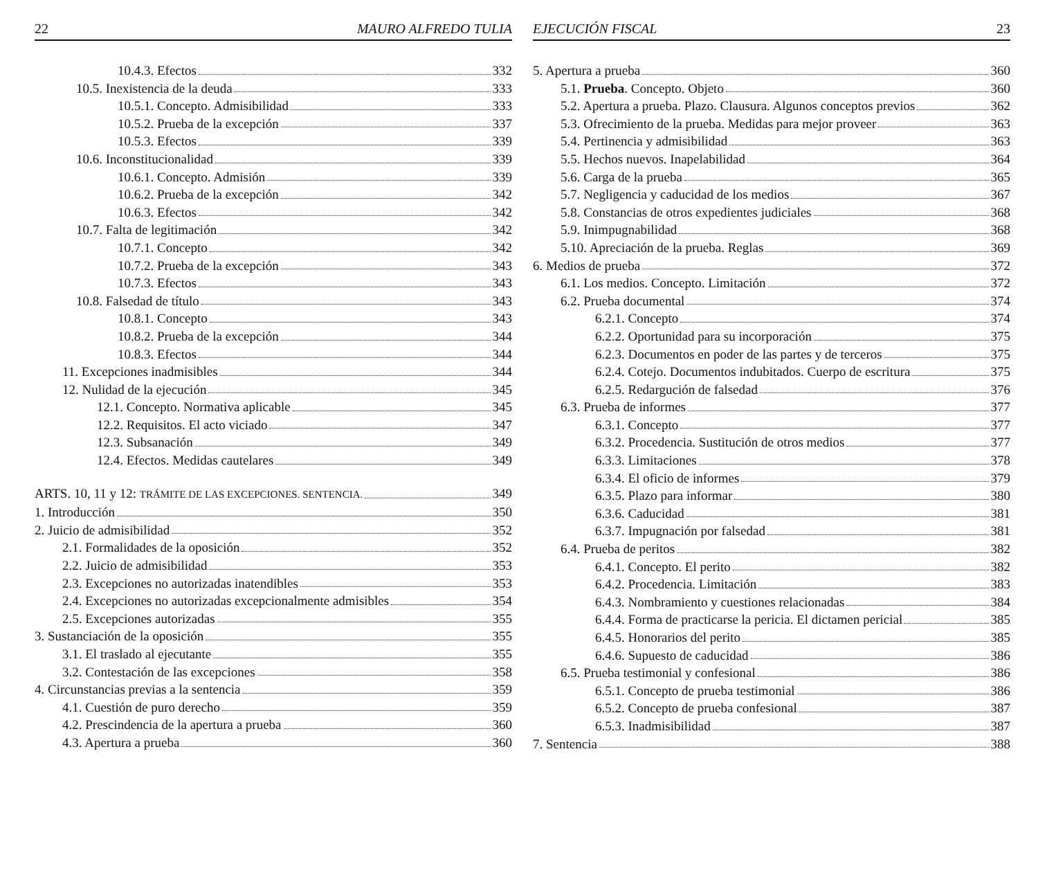22 MAURO ALFREDO TULIA
10.4.3. Efectos 332
10.5. Inexistencia de la deuda 333
10.5.1. Concepto. Admisibilidad 333
10.5.2. Prueba de la excepción 337
10.5.3. Efectos 339
10.6. Inconstitucionalidad 339
10.6.1. Concepto. Admisión 339
10.6.2. Prueba de la excepción 342
10.6.3. Efectos 342
10.7. Falta de legitimación 342
10.7.1. Concepto 342
10.7.2. Prueba de la excepción 343
10.7.3. Efectos 343
10.8. Falsedad de título 343
10.8.1. Concepto 343
10.8.2. Prueba de la excepción 344
10.8.3. Efectos 344
11. Excepciones inadmisibles 344
12. Nulidad de la ejecución 345
12.1. Concepto. Normativa aplicable 345
12.2. Requisitos. El acto viciado 347
12.3. Subsanación 349
12.4. Efectos. Medidas cautelares 349
ARTS. 10, 11 y 12: TRÁMITE DE LAS EXCEPCIONES. SENTENCIA. 349
1. Introducción 350
2. Juicio de admisibilidad 352
2.1. Formalidades de la oposición 352
2.2. Juicio de admisibilidad 353
2.3. Excepciones no autorizadas inatendibles 353
2.4. Excepciones no autorizadas excepcionalmente admisibles 354
2.5. Excepciones autorizadas 355
3. Sustanciación de la oposición 355
3.1. El traslado al ejecutante 355
3.2. Contestación de las excepciones 358
4. Circunstancias previas a la sentencia 359
4.1. Cuestión de puro derecho 359
4.2. Prescindencia de la apertura a prueba 360
4.3. Apertura a prueba 360
EJECUCIÓN FISCAL 23
5. Apertura a prueba 360
5.1. Prueba. Concepto. Objeto 360
5.2. Apertura a prueba. Plazo. Clausura. Algunos conceptos previos 362
5.3. Ofrecimiento de la prueba. Medidas para mejor proveer 363
5.4. Pertinencia y admisibilidad 363
5.5. Hechos nuevos. Inapelabilidad 364
5.6. Carga de la prueba 365
5.7. Negligencia y caducidad de los medios 367
5.8. Constancias de otros expedientes judiciales 368
5.9. Inimpugnabilidad 368
5.10. Apreciación de la prueba. Reglas 369
6. Medios de prueba 372
6.1. Los medios. Concepto. Limitación 372
6.2. Prueba documental 374
6.2.1. Concepto 374
6.2.2. Oportunidad para su incorporación 375
6.2.3. Documentos en poder de las partes y de terceros 375
6.2.4. Cotejo. Documentos indubitados. Cuerpo de escritura 375
6.2.5. Redargución de falsedad 376
6.3. Prueba de informes 377
6.3.1. Concepto 377
6.3.2. Procedencia. Sustitución de otros medios 377
6.3.3. Limitaciones 378
6.3.4. El oficio de informes 379
6.3.5. Plazo para informar 380
6.3.6. Caducidad 381
6.3.7. Impugnación por falsedad 381
6.4. Prueba de peritos 382
6.4.1. Concepto. El perito 382
6.4.2. Procedencia. Limitación 383
6.4.3. Nombramiento y cuestiones relacionadas 384
6.4.4. Forma de practicarse la pericia. El dictamen pericial 385
6.4.5. Honorarios del perito 385
6.4.6. Supuesto de caducidad 386
6.5. Prueba testimonial y confesional 386
6.5.1. Concepto de prueba testimonial 386
6.5.2. Concepto de prueba confesional 387
6.5.3. Inadmisibilidad 387
7. Sentencia 388